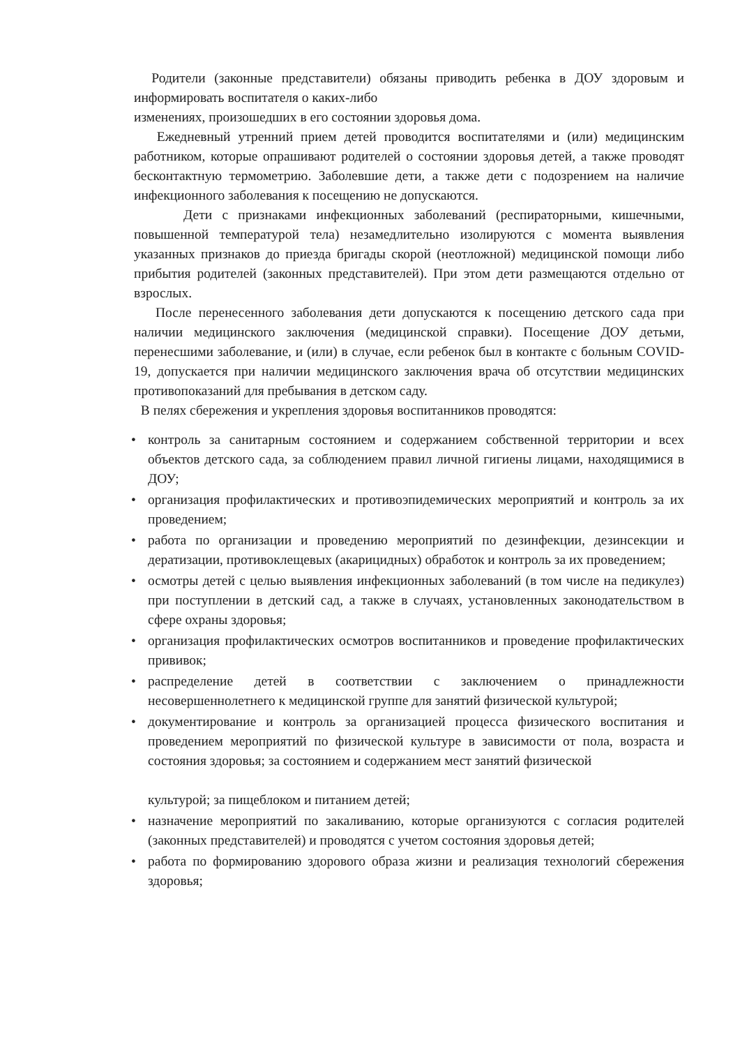Родители (законные представители) обязаны приводить ребенка в ДОУ здоровым и информировать воспитателя о каких-либо
изменениях, произошедших в его состоянии здоровья дома.
Ежедневный утренний прием детей проводится воспитателями и (или) медицинским работником, которые опрашивают родителей о состоянии здоровья детей, а также проводят бесконтактную термометрию. Заболевшие дети, а также дети с подозрением на наличие инфекционного заболевания к посещению не допускаются.
Дети с признаками инфекционных заболеваний (респираторными, кишечными, повышенной температурой тела) незамедлительно изолируются с момента выявления указанных признаков до приезда бригады скорой (неотложной) медицинской помощи либо прибытия родителей (законных представителей). При этом дети размещаются отдельно от взрослых.
После перенесенного заболевания дети допускаются к посещению детского сада при наличии медицинского заключения (медицинской справки). Посещение ДОУ детьми, перенесшими заболевание, и (или) в случае, если ребенок был в контакте с больным COVID-19, допускается при наличии медицинского заключения врача об отсутствии медицинских противопоказаний для пребывания в детском саду.
В пелях сбережения и укрепления здоровья воспитанников проводятся:
• контроль за санитарным состоянием и содержанием собственной территории и всех объектов детского сада, за соблюдением правил личной гигиены лицами, находящимися в ДОУ;
• организация профилактических и противоэпидемических мероприятий и контроль за их проведением;
• работа по организации и проведению мероприятий по дезинфекции, дезинсекции и дератизации, противоклещевых (акарицидных) обработок и контроль за их проведением;
• осмотры детей с целью выявления инфекционных заболеваний (в том числе на педикулез) при поступлении в детский сад, а также в случаях, установленных законодательством в сфере охраны здоровья;
• организация профилактических осмотров воспитанников и проведение профилактических прививок;
• распределение детей в соответствии с заключением о принадлежности несовершеннолетнего к медицинской группе для занятий физической культурой;
• документирование и контроль за организацией процесса физического воспитания и проведением мероприятий по физической культуре в зависимости от пола, возраста и состояния здоровья; за состоянием и содержанием мест занятий физической
культурой; за пищеблоком и питанием детей;
• назначение мероприятий по закаливанию, которые организуются с согласия родителей (законных представителей) и проводятся с учетом состояния здоровья детей;
• работа по формированию здорового образа жизни и реализация технологий сбережения здоровья;